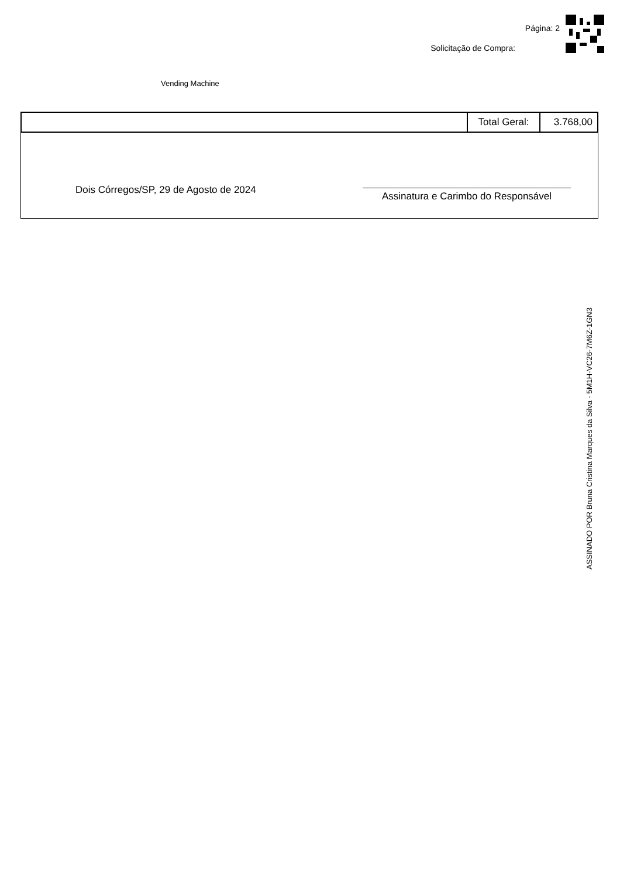Página: 2
Solicitação de Compra:
Vending Machine
| | Total Geral: | 3.768,00 |
Dois Córregos/SP, 29 de Agosto de 2024
Assinatura e Carimbo do Responsável
ASSINADO POR Bruna Cristina Marques da Silva - 5M1H-VC26-7M6Z-1GN3